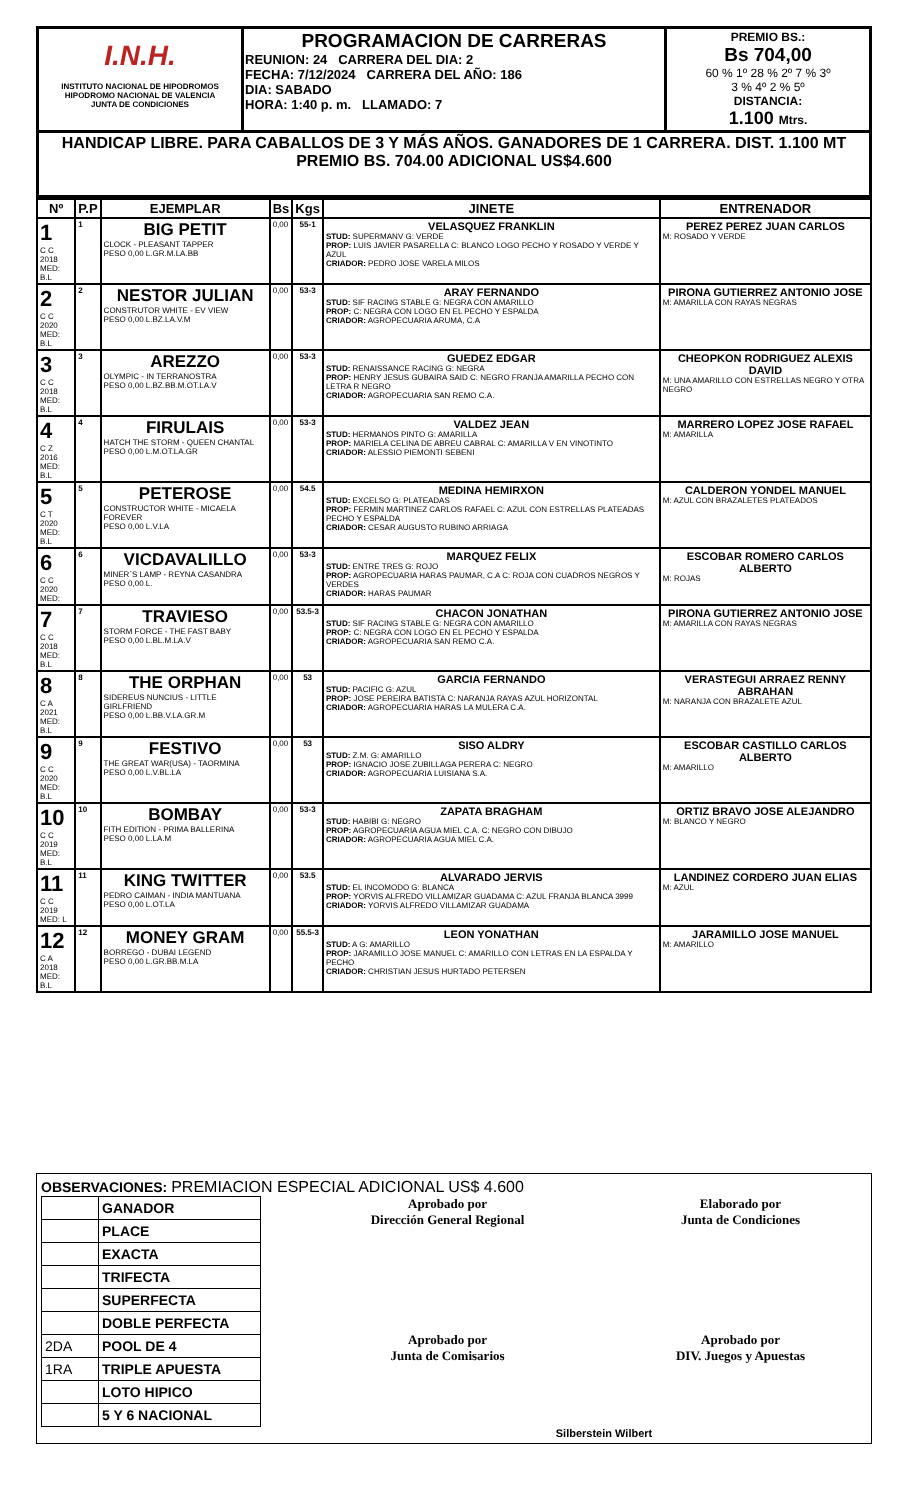| I.N.H. INSTITUTO NACIONAL DE HIPODROMOS HIPODROMO NACIONAL DE VALENCIA JUNTA DE CONDICIONES | PROGRAMACION DE CARRERAS REUNION: 24 CARRERA DEL DIA: 2 FECHA: 7/12/2024 CARRERA DEL AÑO: 186 DIA: SABADO HORA: 1:40 p. m. LLAMADO: 7 | PREMIO BS.: Bs 704,00 60 % 1º 28 % 2º 7 % 3º 3 % 4º 2 % 5º DISTANCIA: 1.100 Mtrs. |
| HANDICAP LIBRE. PARA CABALLOS DE 3 Y MÁS AÑOS. GANADORES DE 1 CARRERA. DIST. 1.100 MT PREMIO BS. 704.00 ADICIONAL US$4.600 | | |
| Nº | P.P | EJEMPLAR | Bs | Kgs | JINETE | ENTRENADOR |
| --- | --- | --- | --- | --- | --- | --- |
| 1 C C 2018 MED: B.L | 1 | BIG PETIT CLOCK - PLEASANT TAPPER PESO 0,00 L.GR.M.LA.BB | 0,00 | 55-1 | VELASQUEZ FRANKLIN STUD: SUPERMANV G: VERDE PROP: LUIS JAVIER PASARELLA C: BLANCO LOGO PECHO Y ROSADO Y VERDE Y AZUL CRIADOR: PEDRO JOSE VARELA MILOS | PEREZ PEREZ JUAN CARLOS M: ROSADO Y VERDE |
| 2 C C 2020 MED: B.L | 2 | NESTOR JULIAN CONSTRUTOR WHITE - EV VIEW PESO 0,00 L.BZ.LA.V.M | 0,00 | 53-3 | ARAY FERNANDO STUD: SIF RACING STABLE G: NEGRA CON AMARILLO PROP: C: NEGRA CON LOGO EN EL PECHO Y ESPALDA CRIADOR: AGROPECUARIA ARUMA, C.A | PIRONA GUTIERREZ ANTONIO JOSE M: AMARILLA CON RAYAS NEGRAS |
| 3 C C 2018 MED: B.L | 3 | AREZZO OLYMPIC - IN TERRANOSTRA PESO 0,00 L.BZ.BB.M.OT.LA.V | 0,00 | 53-3 | GUEDEZ EDGAR STUD: RENAISSANCE RACING G: NEGRA PROP: HENRY JESUS GUBAIRA SAID C: NEGRO FRANJA AMARILLA PECHO CON LETRA R NEGRO CRIADOR: AGROPECUARIA SAN REMO C.A. | CHEOPKON RODRIGUEZ ALEXIS DAVID M: UNA AMARILLO CON ESTRELLAS NEGRO Y OTRA NEGRO |
| 4 C Z 2016 MED: B.L | 4 | FIRULAIS HATCH THE STORM - QUEEN CHANTAL PESO 0,00 L.M.OT.LA.GR | 0,00 | 53-3 | VALDEZ JEAN STUD: HERMANOS PINTO G: AMARILLA PROP: MARIELA CELINA DE ABREU CABRAL C: AMARILLA V EN VINOTINTO CRIADOR: ALESSIO PIEMONTI SEBENI | MARRERO LOPEZ JOSE RAFAEL M: AMARILLA |
| 5 C T 2020 MED: B.L | 5 | PETEROSE CONSTRUCTOR WHITE - MICAELA FOREVER PESO 0,00 L.V.LA | 0,00 | 54.5 | MEDINA HEMIRXON STUD: EXCELSO G: PLATEADAS PROP: FERMIN MARTINEZ CARLOS RAFAEL C: AZUL CON ESTRELLAS PLATEADAS PECHO Y ESPALDA CRIADOR: CESAR AUGUSTO RUBINO ARRIAGA | CALDERON YONDEL MANUEL M: AZUL CON BRAZALETES PLATEADOS |
| 6 C C 2020 MED: | 6 | VICDAVALILLO MINER´S LAMP - REYNA CASANDRA PESO 0,00 L. | 0,00 | 53-3 | MARQUEZ FELIX STUD: ENTRE TRES G: ROJO PROP: AGROPECUARIA HARAS PAUMAR, C.A C: ROJA CON CUADROS NEGROS Y VERDES CRIADOR: HARAS PAUMAR | ESCOBAR ROMERO CARLOS ALBERTO M: ROJAS |
| 7 C C 2018 MED: B.L | 7 | TRAVIESO STORM FORCE - THE FAST BABY PESO 0,00 L.BL.M.LA.V | 0,00 | 53.5-3 | CHACON JONATHAN STUD: SIF RACING STABLE G: NEGRA CON AMARILLO PROP: C: NEGRA CON LOGO EN EL PECHO Y ESPALDA CRIADOR: AGROPECUARIA SAN REMO C.A. | PIRONA GUTIERREZ ANTONIO JOSE M: AMARILLA CON RAYAS NEGRAS |
| 8 C A 2021 MED: B.L | 8 | THE ORPHAN SIDEREUS NUNCIUS - LITTLE GIRLFRIEND PESO 0,00 L.BB.V.LA.GR.M | 0,00 | 53 | GARCIA FERNANDO STUD: PACIFIC G: AZUL PROP: JOSE PEREIRA BATISTA C: NARANJA RAYAS AZUL HORIZONTAL CRIADOR: AGROPECUARIA HARAS LA MULERA C.A. | VERASTEGUI ARRAEZ RENNY ABRAHAN M: NARANJA CON BRAZALETE AZUL |
| 9 C C 2020 MED: B.L | 9 | FESTIVO THE GREAT WAR(USA) - TAORMINA PESO 0,00 L.V.BL.LA | 0,00 | 53 | SISO ALDRY STUD: Z.M. G: AMARILLO PROP: IGNACIO JOSE ZUBILLAGA PERERA C: NEGRO CRIADOR: AGROPECUARIA LUISIANA S.A. | ESCOBAR CASTILLO CARLOS ALBERTO M: AMARILLO |
| 10 C C 2019 MED: B.L | 10 | BOMBAY FITH EDITION - PRIMA BALLERINA PESO 0,00 L.LA.M | 0,00 | 53-3 | ZAPATA BRAGHAM STUD: HABIBI G: NEGRO PROP: AGROPECUARIA AGUA MIEL C.A. C: NEGRO CON DIBUJO CRIADOR: AGROPECUARIA AGUA MIEL C.A. | ORTIZ BRAVO JOSE ALEJANDRO M: BLANCO Y NEGRO |
| 11 C C 2019 MED: L | 11 | KING TWITTER PEDRO CAIMAN - INDIA MANTUANA PESO 0,00 L.OT.LA | 0,00 | 53.5 | ALVARADO JERVIS STUD: EL INCOMODO G: BLANCA PROP: YORVIS ALFREDO VILLAMIZAR GUADAMA C: AZUL FRANJA BLANCA 3999 CRIADOR: YORVIS ALFREDO VILLAMIZAR GUADAMA | LANDINEZ CORDERO JUAN ELIAS M: AZUL |
| 12 C A 2018 MED: B.L | 12 | MONEY GRAM BORREGO - DUBAI LEGEND PESO 0,00 L.GR.BB.M.LA | 0,00 | 55.5-3 | LEON YONATHAN STUD: A G: AMARILLO PROP: JARAMILLO JOSE MANUEL C: AMARILLO CON LETRAS EN LA ESPALDA Y PECHO CRIADOR: CHRISTIAN JESUS HURTADO PETERSEN | JARAMILLO JOSE MANUEL M: AMARILLO |
OBSERVACIONES: PREMIACION ESPECIAL ADICIONAL US$ 4.600
| | GANADOR |
| | PLACE |
| | EXACTA |
| | TRIFECTA |
| | SUPERFECTA |
| | DOBLE PERFECTA |
| 2DA | POOL DE 4 |
| 1RA | TRIPLE APUESTA |
| | LOTO HIPICO |
| | 5 Y 6 NACIONAL |
Aprobado por
Dirección General Regional
Elaborado por
Junta de Condiciones
Aprobado por
Junta de Comisarios
Aprobado por
DIV. Juegos y Apuestas
Silberstein Wilbert